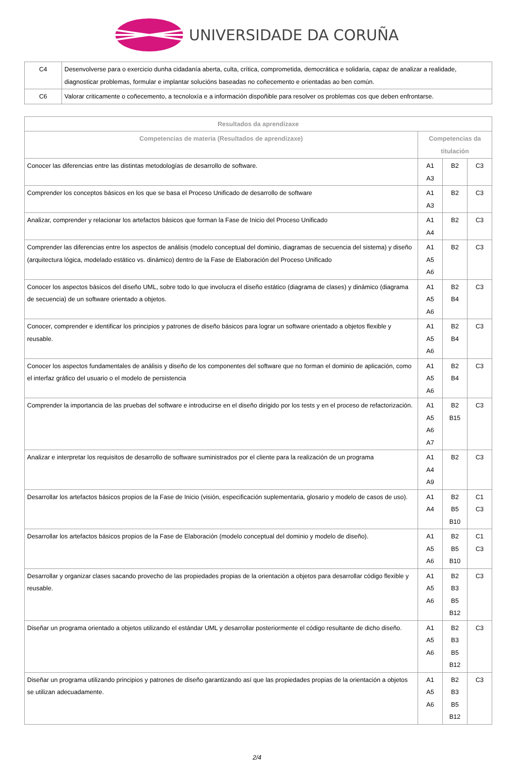UNIVERSIDADE DA CORUÑA
| C4 | Desenvolverse para o exercicio dunha cidadanía aberta, culta, crítica, comprometida, democrática e solidaria, capaz de analizar a realidade, diagnosticar problemas, formular e implantar solucións baseadas no coñecemento e orientadas ao ben común. |
| C6 | Valorar criticamente o coñecemento, a tecnoloxía e a información dispoñible para resolver os problemas cos que deben enfrontarse. |
| Resultados da aprendizaxe | | | |
| --- | --- | --- | --- |
| Competencias de materia (Resultados de aprendizaxe) | Competencias da titulación | | |
| Conocer las diferencias entre las distintas metodologías de desarrollo de software. | A1 A3 | B2 | C3 |
| Comprender los conceptos básicos en los que se basa el Proceso Unificado de desarrollo de software | A1 A3 | B2 | C3 |
| Analizar, comprender y relacionar los artefactos básicos que forman la Fase de Inicio del Proceso Unificado | A1 A4 | B2 | C3 |
| Comprender las diferencias entre los aspectos de análisis (modelo conceptual del dominio, diagramas de secuencia del sistema) y diseño (arquitectura lógica, modelado estático vs. dinámico) dentro de la Fase de Elaboración del Proceso Unificado | A1 A5 A6 | B2 | C3 |
| Conocer los aspectos básicos del diseño UML, sobre todo lo que involucra el diseño estático (diagrama de clases) y dinámico (diagrama de secuencia) de un software orientado a objetos. | A1 A5 A6 | B2 B4 | C3 |
| Conocer, comprender e identificar los principios y patrones de diseño básicos para lograr un software orientado a objetos flexible y reusable. | A1 A5 A6 | B2 B4 | C3 |
| Conocer los aspectos fundamentales de análisis y diseño de los componentes del software que no forman el dominio de aplicación, como el interfaz gráfico del usuario o el modelo de persistencia | A1 A5 A6 | B2 B4 | C3 |
| Comprender la importancia de las pruebas del software e introducirse en el diseño dirigido por los tests y en el proceso de refactorización. | A1 A5 A6 A7 | B2 B15 | C3 |
| Analizar e interpretar los requisitos de desarrollo de software suministrados por el cliente para la realización de un programa | A1 A4 A9 | B2 | C3 |
| Desarrollar los artefactos básicos propios de la Fase de Inicio (visión, especificación suplementaria, glosario y modelo de casos de uso). | A1 A4 | B2 B5 B10 | C1 C3 |
| Desarrollar los artefactos básicos propios de la Fase de Elaboración (modelo conceptual del dominio y modelo de diseño). | A1 A5 A6 | B2 B5 B10 | C1 C3 |
| Desarrollar y organizar clases sacando provecho de las propiedades propias de la orientación a objetos para desarrollar código flexible y reusable. | A1 A5 A6 | B2 B3 B5 B12 | C3 |
| Diseñar un programa orientado a objetos utilizando el estándar UML y desarrollar posteriormente el código resultante de dicho diseño. | A1 A5 A6 | B2 B3 B5 B12 | C3 |
| Diseñar un programa utilizando principios y patrones de diseño garantizando así que las propiedades propias de la orientación a objetos se utilizan adecuadamente. | A1 A5 A6 | B2 B3 B5 B12 | C3 |
2/4